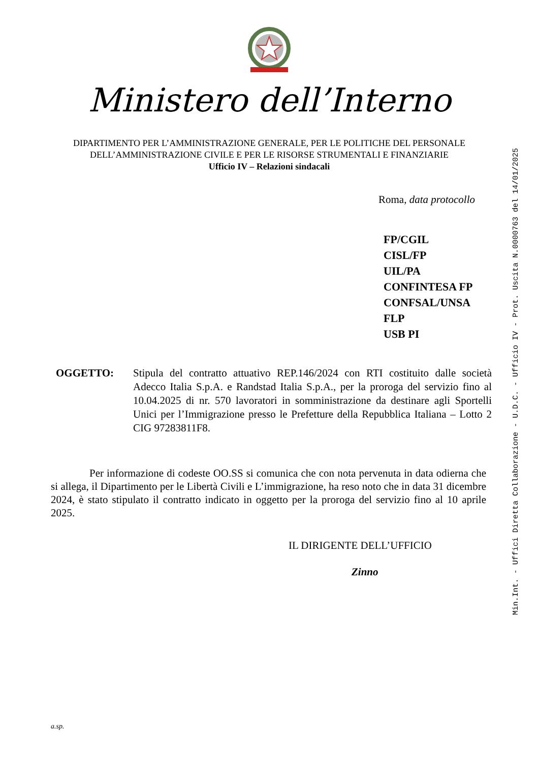Ministero dell’Interno
DIPARTIMENTO PER L’AMMINISTRAZIONE GENERALE, PER LE POLITICHE DEL PERSONALE
DELL’AMMINISTRAZIONE CIVILE E PER LE RISORSE STRUMENTALI E FINANZIARIE
Ufficio IV – Relazioni sindacali
Roma, data protocollo
FP/CGIL
CISL/FP
UIL/PA
CONFINTESA FP
CONFSAL/UNSA
FLP
USB PI
OGGETTO: Stipula del contratto attuativo REP.146/2024 con RTI costituito dalle società Adecco Italia S.p.A. e Randstad Italia S.p.A., per la proroga del servizio fino al 10.04.2025 di nr. 570 lavoratori in somministrazione da destinare agli Sportelli Unici per l’Immigrazione presso le Prefetture della Repubblica Italiana – Lotto 2 CIG 97283811F8.
Per informazione di codeste OO.SS si comunica che con nota pervenuta in data odierna che si allega, il Dipartimento per le Libertà Civili e L’immigrazione, ha reso noto che in data 31 dicembre 2024, è stato stipulato il contratto indicato in oggetto per la proroga del servizio fino al 10 aprile 2025.
IL DIRIGENTE DELL’UFFICIO
Zinno
a.sp.
Min.Int. - Uffici Diretta Collaborazione - U.D.C. - Ufficio IV - Prot. Uscita N.0000763 del 14/01/2025